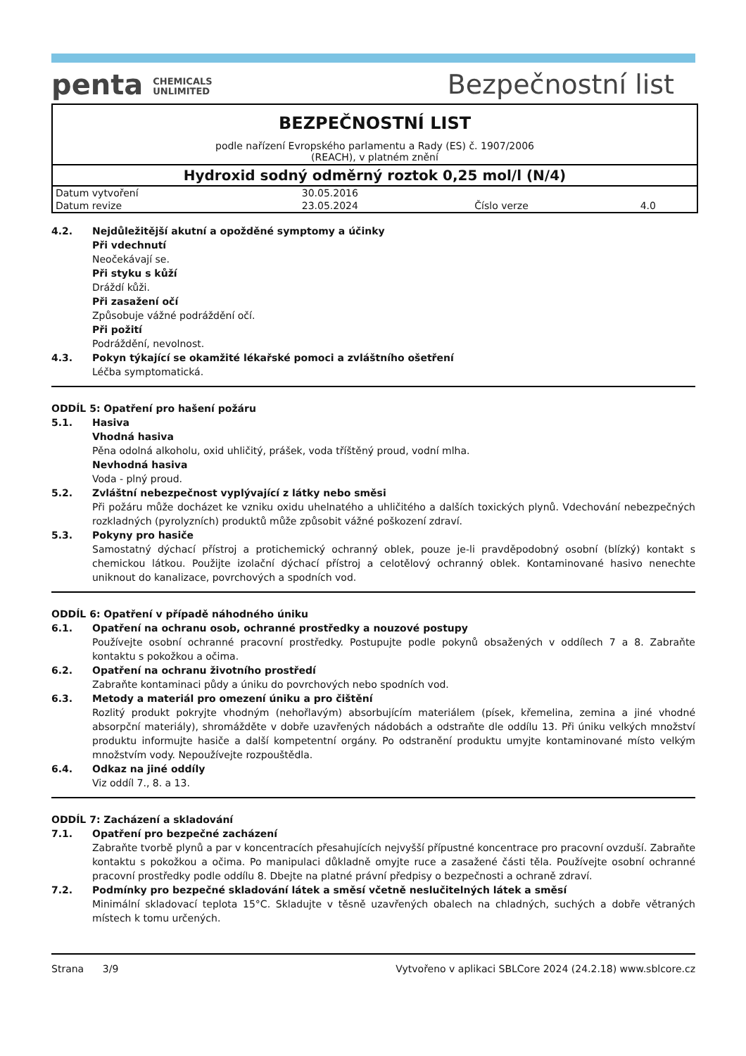penta CHEMICALS
UNLIMITED
Bezpečnostní list
BEZPEČNOSTNÍ LIST
podle nařízení Evropského parlamentu a Rady (ES) č. 1907/2006
(REACH), v platném znění
Hydroxid sodný odměrný roztok 0,25 mol/l (N/4)
| Datum vytvoření | 30.05.2016 | | |
| Datum revize | 23.05.2024 | Číslo verze | 4.0 |
4.2. Nejdůležitější akutní a opožděné symptomy a účinky
Při vdechnutí
Neočekávají se.
Při styku s kůží
Dráždí kůži.
Při zasažení očí
Způsobuje vážné podráždění očí.
Při požití
Podráždění, nevolnost.
4.3. Pokyn týkající se okamžité lékařské pomoci a zvláštního ošetření
Léčba symptomatická.
ODDÍL 5: Opatření pro hašení požáru
5.1. Hasiva
Vhodná hasiva
Pěna odolná alkoholu, oxid uhličitý, prášek, voda tříštěný proud, vodní mlha.
Nevhodná hasiva
Voda - plný proud.
5.2. Zvláštní nebezpečnost vyplývající z látky nebo směsi
Při požáru může docházet ke vzniku oxidu uhelnatého a uhličitého a dalších toxických plynů. Vdechování nebezpečných rozkladných (pyrolyzních) produktů může způsobit vážné poškození zdraví.
5.3. Pokyny pro hasiče
Samostatný dýchací přístroj a protichemický ochranný oblek, pouze je-li pravděpodobný osobní (blízký) kontakt s chemickou látkou. Použijte izolační dýchací přístroj a celotělový ochranný oblek. Kontaminované hasivo nenechte uniknout do kanalizace, povrchových a spodních vod.
ODDÍL 6: Opatření v případě náhodného úniku
6.1. Opatření na ochranu osob, ochranné prostředky a nouzové postupy
Používejte osobní ochranné pracovní prostředky. Postupujte podle pokynů obsažených v oddílech 7 a 8. Zabraňte kontaktu s pokožkou a očima.
6.2. Opatření na ochranu životního prostředí
Zabraňte kontaminaci půdy a úniku do povrchových nebo spodních vod.
6.3. Metody a materiál pro omezení úniku a pro čištění
Rozlitý produkt pokryjte vhodným (nehořlavým) absorbujícím materiálem (písek, křemelina, zemina a jiné vhodné absorpční materiály), shromážděte v dobře uzavřených nádobách a odstraňte dle oddílu 13. Při úniku velkých množství produktu informujte hasiče a další kompetentní orgány. Po odstranění produktu umyjte kontaminované místo velkým množstvím vody. Nepoužívejte rozpouštědla.
6.4. Odkaz na jiné oddíly
Viz oddíl 7., 8. a 13.
ODDÍL 7: Zacházení a skladování
7.1. Opatření pro bezpečné zacházení
Zabraňte tvorbě plynů a par v koncentracích přesahujících nejvyšší přípustné koncentrace pro pracovní ovzduší. Zabraňte kontaktu s pokožkou a očima. Po manipulaci důkladně omyjte ruce a zasažené části těla. Používejte osobní ochranné pracovní prostředky podle oddílu 8. Dbejte na platné právní předpisy o bezpečnosti a ochraně zdraví.
7.2. Podmínky pro bezpečné skladování látek a směsí včetně neslučitelných látek a směsí
Minimální skladovací teplota 15°C. Skladujte v těsně uzavřených obalech na chladných, suchých a dobře větraných místech k tomu určených.
Strana 3/9 Vytvořeno v aplikaci SBLCore 2024 (24.2.18) www.sblcore.cz